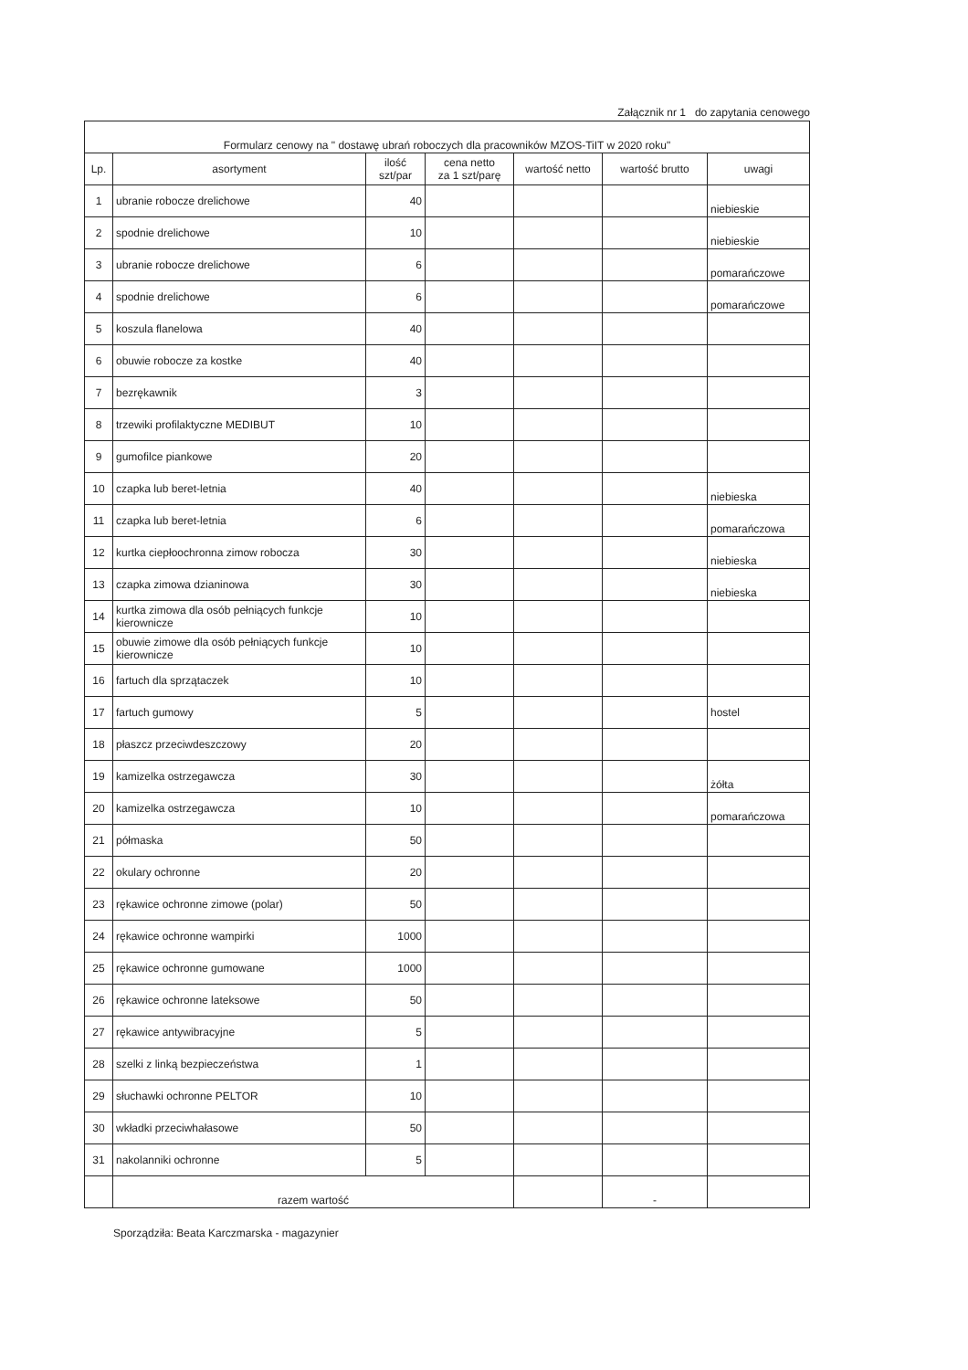Załącznik nr 1 do zapytania cenowego
| Formularz cenowy na " dostawę ubrań roboczych dla pracowników MZOS-TiIT w 2020 roku" | | | | | | |
| Lp. | asortyment | ilość szt/par | cena netto za 1 szt/parę | wartość netto | wartość brutto | uwagi |
| 1 | ubranie robocze drelichowe | 40 | | | | niebieskie |
| 2 | spodnie drelichowe | 10 | | | | niebieskie |
| 3 | ubranie robocze drelichowe | 6 | | | | pomarańczowe |
| 4 | spodnie drelichowe | 6 | | | | pomarańczowe |
| 5 | koszula flanelowa | 40 | | | | |
| 6 | obuwie robocze za kostke | 40 | | | | |
| 7 | bezrękawnik | 3 | | | | |
| 8 | trzewiki profilaktyczne MEDIBUT | 10 | | | | |
| 9 | gumofilce piankowe | 20 | | | | |
| 10 | czapka lub beret-letnia | 40 | | | | niebieska |
| 11 | czapka lub beret-letnia | 6 | | | | pomarańczowa |
| 12 | kurtka ciepłoochronna zimow robocza | 30 | | | | niebieska |
| 13 | czapka zimowa dzianinowa | 30 | | | | niebieska |
| 14 | kurtka zimowa dla osób pełniących funkcje kierownicze | 10 | | | | |
| 15 | obuwie zimowe dla osób pełniących funkcje kierownicze | 10 | | | | |
| 16 | fartuch dla sprzątaczek | 10 | | | | |
| 17 | fartuch gumowy | 5 | | | | hostel |
| 18 | płaszcz przeciwdeszczowy | 20 | | | | |
| 19 | kamizelka ostrzegawcza | 30 | | | | żółta |
| 20 | kamizelka ostrzegawcza | 10 | | | | pomarańczowa |
| 21 | półmaska | 50 | | | | |
| 22 | okulary ochronne | 20 | | | | |
| 23 | rękawice ochronne zimowe (polar) | 50 | | | | |
| 24 | rękawice ochronne wampirki | 1000 | | | | |
| 25 | rękawice ochronne gumowane | 1000 | | | | |
| 26 | rękawice ochronne lateksowe | 50 | | | | |
| 27 | rękawice antywibracyjne | 5 | | | | |
| 28 | szelki z linką bezpieczeństwa | 1 | | | | |
| 29 | słuchawki ochronne PELTOR | 10 | | | | |
| 30 | wkładki przeciwhałasowe | 50 | | | | |
| 31 | nakolanniki ochronne | 5 | | | | |
| | razem wartość | | | | - | |
Sporządziła: Beata Karczmarska - magazynier